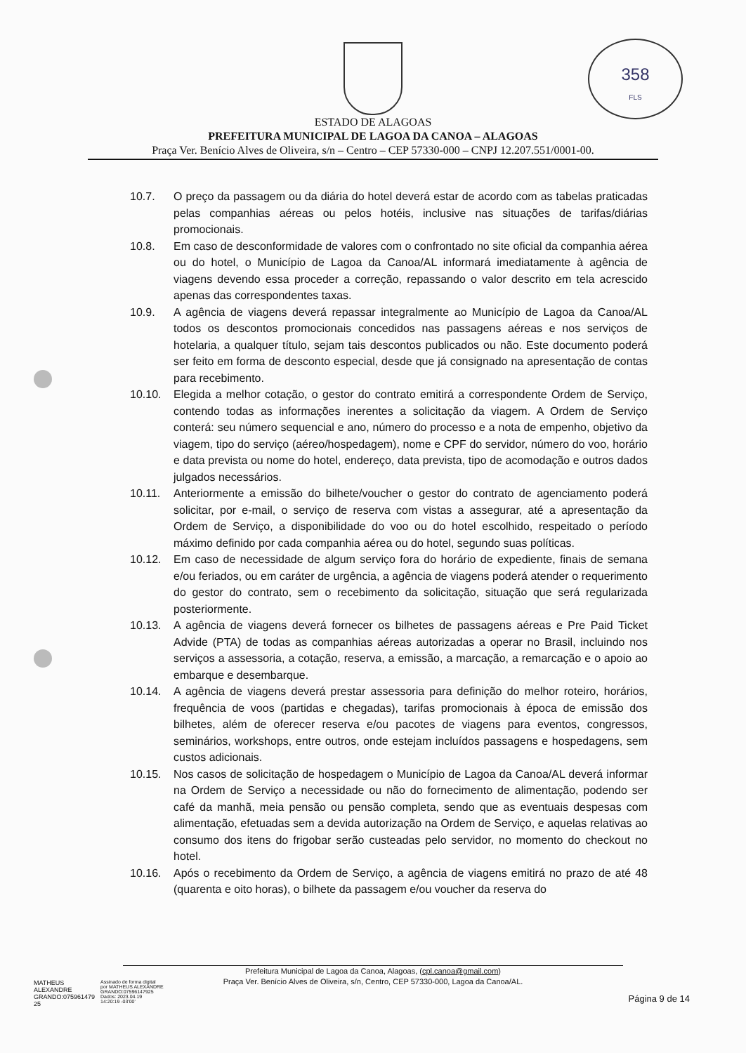358
FLS
ESTADO DE ALAGOAS
PREFEITURA MUNICIPAL DE LAGOA DA CANOA – ALAGOAS
Praça Ver. Benício Alves de Oliveira, s/n – Centro – CEP 57330-000 – CNPJ 12.207.551/0001-00.
10.7. O preço da passagem ou da diária do hotel deverá estar de acordo com as tabelas praticadas pelas companhias aéreas ou pelos hotéis, inclusive nas situações de tarifas/diárias promocionais.
10.8. Em caso de desconformidade de valores com o confrontado no site oficial da companhia aérea ou do hotel, o Município de Lagoa da Canoa/AL informará imediatamente à agência de viagens devendo essa proceder a correção, repassando o valor descrito em tela acrescido apenas das correspondentes taxas.
10.9. A agência de viagens deverá repassar integralmente ao Município de Lagoa da Canoa/AL todos os descontos promocionais concedidos nas passagens aéreas e nos serviços de hotelaria, a qualquer título, sejam tais descontos publicados ou não. Este documento poderá ser feito em forma de desconto especial, desde que já consignado na apresentação de contas para recebimento.
10.10. Elegida a melhor cotação, o gestor do contrato emitirá a correspondente Ordem de Serviço, contendo todas as informações inerentes a solicitação da viagem. A Ordem de Serviço conterá: seu número sequencial e ano, número do processo e a nota de empenho, objetivo da viagem, tipo do serviço (aéreo/hospedagem), nome e CPF do servidor, número do voo, horário e data prevista ou nome do hotel, endereço, data prevista, tipo de acomodação e outros dados julgados necessários.
10.11. Anteriormente a emissão do bilhete/voucher o gestor do contrato de agenciamento poderá solicitar, por e-mail, o serviço de reserva com vistas a assegurar, até a apresentação da Ordem de Serviço, a disponibilidade do voo ou do hotel escolhido, respeitado o período máximo definido por cada companhia aérea ou do hotel, segundo suas políticas.
10.12. Em caso de necessidade de algum serviço fora do horário de expediente, finais de semana e/ou feriados, ou em caráter de urgência, a agência de viagens poderá atender o requerimento do gestor do contrato, sem o recebimento da solicitação, situação que será regularizada posteriormente.
10.13. A agência de viagens deverá fornecer os bilhetes de passagens aéreas e Pre Paid Ticket Advide (PTA) de todas as companhias aéreas autorizadas a operar no Brasil, incluindo nos serviços a assessoria, a cotação, reserva, a emissão, a marcação, a remarcação e o apoio ao embarque e desembarque.
10.14. A agência de viagens deverá prestar assessoria para definição do melhor roteiro, horários, frequência de voos (partidas e chegadas), tarifas promocionais à época de emissão dos bilhetes, além de oferecer reserva e/ou pacotes de viagens para eventos, congressos, seminários, workshops, entre outros, onde estejam incluídos passagens e hospedagens, sem custos adicionais.
10.15. Nos casos de solicitação de hospedagem o Município de Lagoa da Canoa/AL deverá informar na Ordem de Serviço a necessidade ou não do fornecimento de alimentação, podendo ser café da manhã, meia pensão ou pensão completa, sendo que as eventuais despesas com alimentação, efetuadas sem a devida autorização na Ordem de Serviço, e aquelas relativas ao consumo dos itens do frigobar serão custeadas pelo servidor, no momento do checkout no hotel.
10.16. Após o recebimento da Ordem de Serviço, a agência de viagens emitirá no prazo de até 48 (quarenta e oito horas), o bilhete da passagem e/ou voucher da reserva do
Prefeitura Municipal de Lagoa da Canoa, Alagoas, (cpl.canoa@gmail.com)
Praça Ver. Benício Alves de Oliveira, s/n, Centro, CEP 57330-000, Lagoa da Canoa/AL.
MATHEUS
ALEXANDRE
GRANDO:075961479
25
Assinado de forma digital
por MATHEUS ALEXANDRE
GRANDO:07596147925
Dados: 2023.04.19
14:20:19 -03'00'
Página 9 de 14